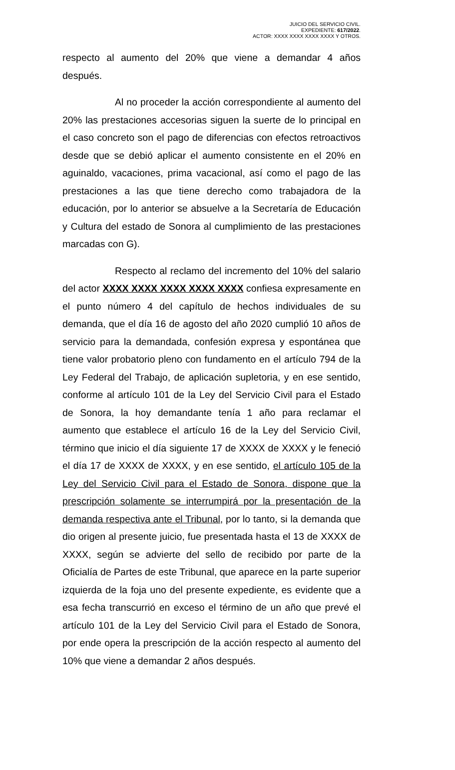JUICIO DEL SERVICIO CIVIL.
EXPEDIENTE: 617/2022.
ACTOR: XXXX XXXX XXXX XXXX Y OTROS.
respecto al aumento del 20% que viene a demandar 4 años después.
Al no proceder la acción correspondiente al aumento del 20% las prestaciones accesorias siguen la suerte de lo principal en el caso concreto son el pago de diferencias con efectos retroactivos desde que se debió aplicar el aumento consistente en el 20% en aguinaldo, vacaciones, prima vacacional, así como el pago de las prestaciones a las que tiene derecho como trabajadora de la educación, por lo anterior se absuelve a la Secretaría de Educación y Cultura del estado de Sonora al cumplimiento de las prestaciones marcadas con G).
Respecto al reclamo del incremento del 10% del salario del actor XXXX XXXX XXXX XXXX XXXX confiesa expresamente en el punto número 4 del capítulo de hechos individuales de su demanda, que el día 16 de agosto del año 2020 cumplió 10 años de servicio para la demandada, confesión expresa y espontánea que tiene valor probatorio pleno con fundamento en el artículo 794 de la Ley Federal del Trabajo, de aplicación supletoria, y en ese sentido, conforme al artículo 101 de la Ley del Servicio Civil para el Estado de Sonora, la hoy demandante tenía 1 año para reclamar el aumento que establece el artículo 16 de la Ley del Servicio Civil, término que inicio el día siguiente 17 de XXXX de XXXX y le feneció el día 17 de XXXX de XXXX, y en ese sentido, el artículo 105 de la Ley del Servicio Civil para el Estado de Sonora, dispone que la prescripción solamente se interrumpirá por la presentación de la demanda respectiva ante el Tribunal, por lo tanto, si la demanda que dio origen al presente juicio, fue presentada hasta el 13 de XXXX de XXXX, según se advierte del sello de recibido por parte de la Oficialía de Partes de este Tribunal, que aparece en la parte superior izquierda de la foja uno del presente expediente, es evidente que a esa fecha transcurrió en exceso el término de un año que prevé el artículo 101 de la Ley del Servicio Civil para el Estado de Sonora, por ende opera la prescripción de la acción respecto al aumento del 10% que viene a demandar 2 años después.